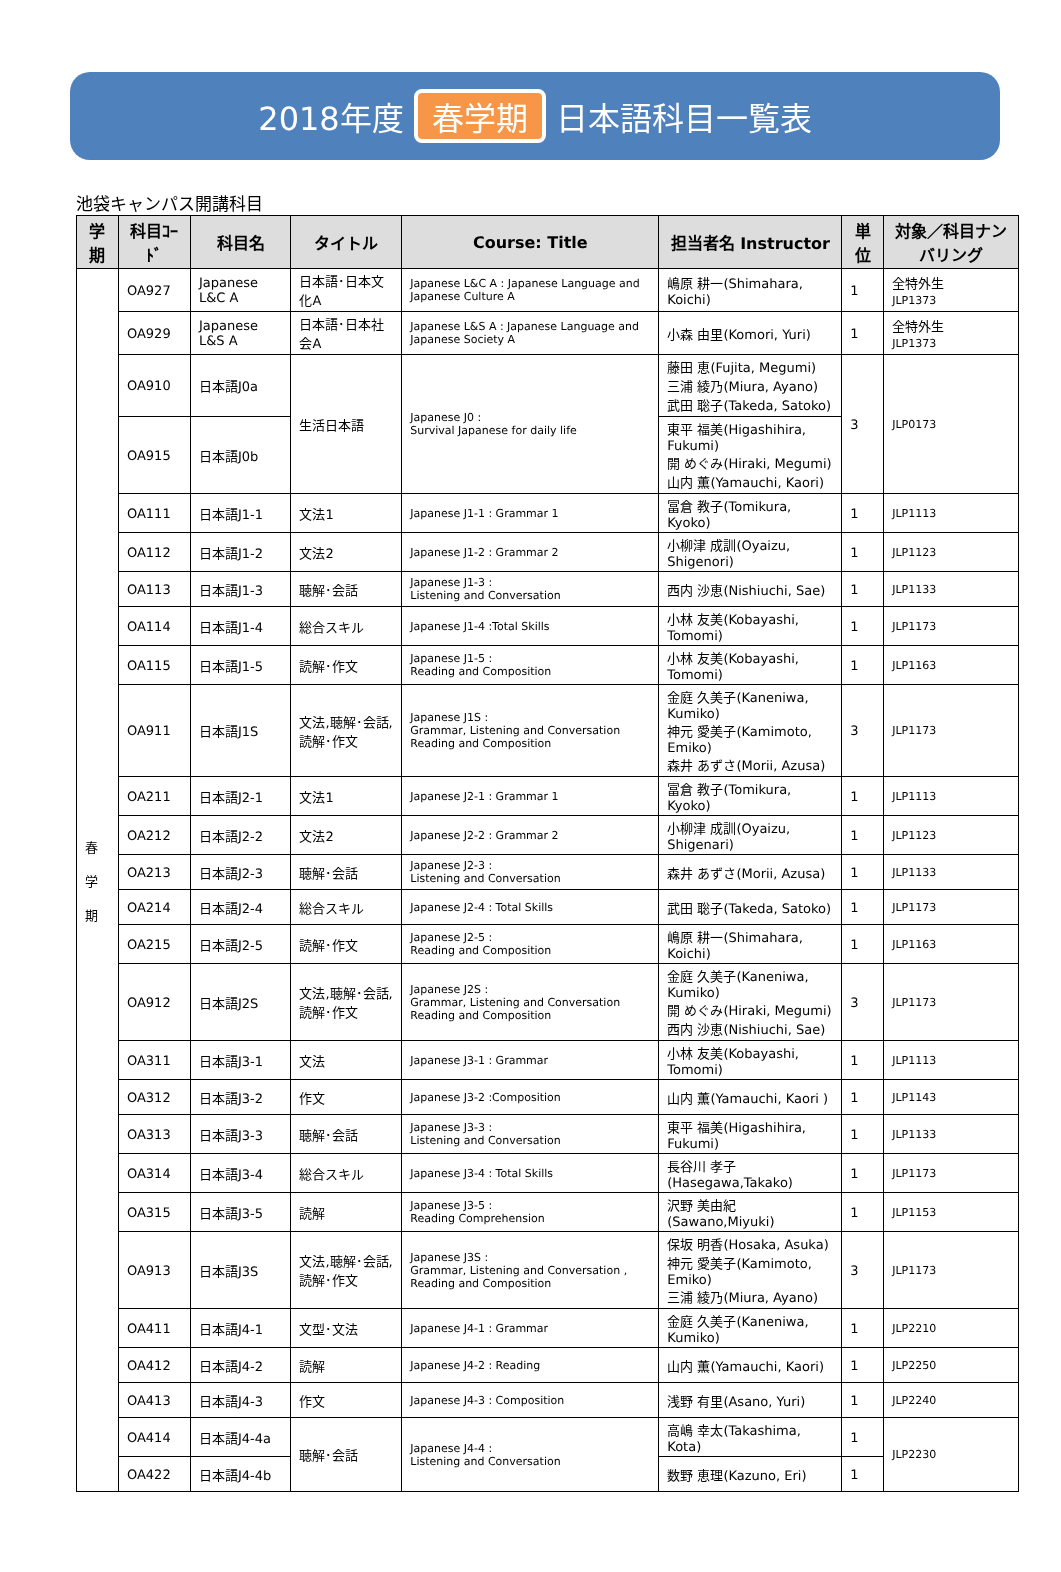2018年度 春学期 日本語科目一覧表
池袋キャンパス開講科目
| 学期 | 科目ｺｰﾄﾞ | 科目名 | タイトル | Course: Title | 担当者名 Instructor | 単位 | 対象／科目ナンバリング |
| --- | --- | --- | --- | --- | --- | --- | --- |
| 春 学 期 | OA927 | Japanese L&C A | 日本語･日本文化A | Japanese L&C A : Japanese Language and Japanese Culture A | 嶋原 耕一(Shimahara, Koichi) | 1 | 全特外生 JLP1373 |
| | OA929 | Japanese L&S A | 日本語･日本社会A | Japanese L&S A : Japanese Language and Japanese Society A | 小森 由里(Komori, Yuri) | 1 | 全特外生 JLP1373 |
| | OA910 | 日本語J0a | 生活日本語 | Japanese J0 : Survival Japanese for daily life | 藤田 恵(Fujita, Megumi) 三浦 綾乃(Miura, Ayano) 武田 聡子(Takeda, Satoko) | 3 | JLP0173 |
| | OA915 | 日本語J0b | | | 東平 福美(Higashihira, Fukumi) 開 めぐみ(Hiraki, Megumi) 山内 薫(Yamauchi, Kaori) | | |
| | OA111 | 日本語J1-1 | 文法1 | Japanese J1-1 : Grammar 1 | 冨倉 教子(Tomikura, Kyoko) | 1 | JLP1113 |
| | OA112 | 日本語J1-2 | 文法2 | Japanese J1-2 : Grammar 2 | 小柳津 成訓(Oyaizu, Shigenori) | 1 | JLP1123 |
| | OA113 | 日本語J1-3 | 聴解･会話 | Japanese J1-3 : Listening and Conversation | 西内 沙恵(Nishiuchi, Sae) | 1 | JLP1133 |
| | OA114 | 日本語J1-4 | 総合スキル | Japanese J1-4 :Total Skills | 小林 友美(Kobayashi, Tomomi) | 1 | JLP1173 |
| | OA115 | 日本語J1-5 | 読解･作文 | Japanese J1-5 : Reading and Composition | 小林 友美(Kobayashi, Tomomi) | 1 | JLP1163 |
| | OA911 | 日本語J1S | 文法,聴解･会話,読解･作文 | Japanese J1S : Grammar, Listening and Conversation Reading and Composition | 金庭 久美子(Kaneniwa, Kumiko) 神元 愛美子(Kamimoto, Emiko) 森井 あずさ(Morii, Azusa) | 3 | JLP1173 |
| | OA211 | 日本語J2-1 | 文法1 | Japanese J2-1 : Grammar 1 | 冨倉 教子(Tomikura, Kyoko) | 1 | JLP1113 |
| | OA212 | 日本語J2-2 | 文法2 | Japanese J2-2 : Grammar 2 | 小柳津 成訓(Oyaizu, Shigenari) | 1 | JLP1123 |
| | OA213 | 日本語J2-3 | 聴解･会話 | Japanese J2-3 : Listening and Conversation | 森井 あずさ(Morii, Azusa) | 1 | JLP1133 |
| | OA214 | 日本語J2-4 | 総合スキル | Japanese J2-4 : Total Skills | 武田 聡子(Takeda, Satoko) | 1 | JLP1173 |
| | OA215 | 日本語J2-5 | 読解･作文 | Japanese J2-5 : Reading and Composition | 嶋原 耕一(Shimahara, Koichi) | 1 | JLP1163 |
| | OA912 | 日本語J2S | 文法,聴解･会話,読解･作文 | Japanese J2S : Grammar, Listening and Conversation Reading and Composition | 金庭 久美子(Kaneniwa, Kumiko) 開 めぐみ(Hiraki, Megumi) 西内 沙恵(Nishiuchi, Sae) | 3 | JLP1173 |
| | OA311 | 日本語J3-1 | 文法 | Japanese J3-1 : Grammar | 小林 友美(Kobayashi, Tomomi) | 1 | JLP1113 |
| | OA312 | 日本語J3-2 | 作文 | Japanese J3-2 :Composition | 山内 薫(Yamauchi, Kaori ) | 1 | JLP1143 |
| | OA313 | 日本語J3-3 | 聴解･会話 | Japanese J3-3 : Listening and Conversation | 東平 福美(Higashihira, Fukumi) | 1 | JLP1133 |
| | OA314 | 日本語J3-4 | 総合スキル | Japanese J3-4 : Total Skills | 長谷川 孝子(Hasegawa,Takako) | 1 | JLP1173 |
| | OA315 | 日本語J3-5 | 読解 | Japanese J3-5 : Reading Comprehension | 沢野 美由紀(Sawano,Miyuki) | 1 | JLP1153 |
| | OA913 | 日本語J3S | 文法,聴解･会話,読解･作文 | Japanese J3S : Grammar, Listening and Conversation , Reading and Composition | 保坂 明香(Hosaka, Asuka) 神元 愛美子(Kamimoto, Emiko) 三浦 綾乃(Miura, Ayano) | 3 | JLP1173 |
| | OA411 | 日本語J4-1 | 文型･文法 | Japanese J4-1 : Grammar | 金庭 久美子(Kaneniwa, Kumiko) | 1 | JLP2210 |
| | OA412 | 日本語J4-2 | 読解 | Japanese J4-2 : Reading | 山内 薫(Yamauchi, Kaori) | 1 | JLP2250 |
| | OA413 | 日本語J4-3 | 作文 | Japanese J4-3 : Composition | 浅野 有里(Asano, Yuri) | 1 | JLP2240 |
| | OA414 | 日本語J4-4a | 聴解･会話 | Japanese J4-4 : Listening and Conversation | 高嶋 幸太(Takashima, Kota) | 1 | JLP2230 |
| | OA422 | 日本語J4-4b | | | 数野 恵理(Kazuno, Eri) | 1 | |